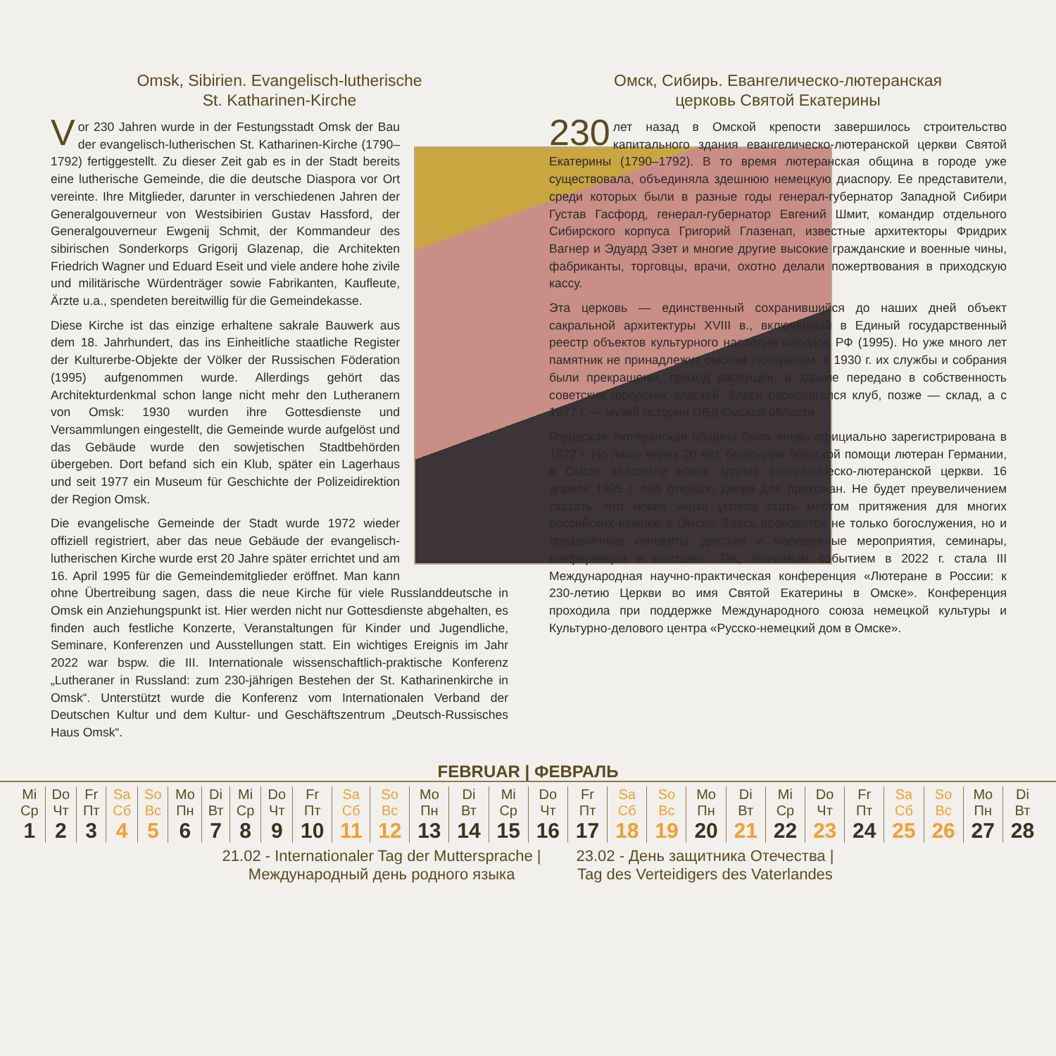Omsk, Sibirien. Evangelisch-lutherische
St. Katharinen-Kirche
Vor 230 Jahren wurde in der Festungsstadt Omsk der Bau der evangelisch-lutherischen St. Katharinen-Kirche (1790–1792) fertiggestellt. Zu dieser Zeit gab es in der Stadt bereits eine lutherische Gemeinde, die die deutsche Diaspora vor Ort vereinte. Ihre Mitglieder, darunter in verschiedenen Jahren der Generalgouverneur von Westsibirien Gustav Hassford, der Generalgouverneur Ewgenij Schmit, der Kommandeur des sibirischen Sonderkorps Grigorij Glazenap, die Architekten Friedrich Wagner und Eduard Eseit und viele andere hohe zivile und militärische Würdenträger sowie Fabrikanten, Kaufleute, Ärzte u.a., spendeten bereitwillig für die Gemeindekasse.
Diese Kirche ist das einzige erhaltene sakrale Bauwerk aus dem 18. Jahrhundert, das ins Einheitliche staatliche Register der Kulturerbe-Objekte der Völker der Russischen Föderation (1995) aufgenommen wurde. Allerdings gehört das Architekturdenkmal schon lange nicht mehr den Lutheranern von Omsk: 1930 wurden ihre Gottesdienste und Versammlungen eingestellt, die Gemeinde wurde aufgelöst und das Gebäude wurde den sowjetischen Stadtbehörden übergeben. Dort befand sich ein Klub, später ein Lagerhaus und seit 1977 ein Museum für Geschichte der Polizeidirektion der Region Omsk.
Die evangelische Gemeinde der Stadt wurde 1972 wieder offiziell registriert, aber das neue Gebäude der evangelisch-lutherischen Kirche wurde erst 20 Jahre später errichtet und am 16. April 1995 für die Gemeindemitglieder eröffnet. Man kann ohne Übertreibung sagen, dass die neue Kirche für viele Russlanddeutsche in Omsk ein Anziehungspunkt ist. Hier werden nicht nur Gottesdienste abgehalten, es finden auch festliche Konzerte, Veranstaltungen für Kinder und Jugendliche, Seminare, Konferenzen und Ausstellungen statt. Ein wichtiges Ereignis im Jahr 2022 war bspw. die III. Internationale wissenschaftlich-praktische Konferenz „Lutheraner in Russland: zum 230-jährigen Bestehen der St. Katharinenkirche in Omsk“. Unterstützt wurde die Konferenz vom Internationalen Verband der Deutschen Kultur und dem Kultur- und Geschäftszentrum „Deutsch-Russisches Haus Omsk“.
Омск, Сибирь. Евангелическо-лютеранская
церковь Святой Екатерины
230 лет назад в Омской крепости завершилось строительство капитального здания евангелическо-лютеранской церкви Святой Екатерины (1790–1792). В то время лютеранская община в городе уже существовала, объединяла здешнюю немецкую диаспору. Ее представители, среди которых были в разные годы генерал-губернатор Западной Сибири Густав Гасфорд, генерал-губернатор Евгений Шмит, командир отдельного Сибирского корпуса Григорий Глазенап, известные архитекторы Фридрих Вагнер и Эдуард Эзет и многие другие высокие гражданские и военные чины, фабриканты, торговцы, врачи, охотно делали пожертвования в приходскую кассу.
Эта церковь — единственный сохранившийся до наших дней объект сакральной архитектуры XVIII в., включенный в Единый государственный реестр объектов культурного наследия народов РФ (1995). Но уже много лет памятник не принадлежит омским лютеранам: в 1930 г. их службы и собрания были прекращены, приход распущен, а здание передано в собственность советских городских властей. Здесь располагался клуб, позже — склад, а с 1977 г. — музей истории ОВД Омской области.
Городская лютеранская община была вновь официально зарегистрирована в 1972 г. Но лишь через 20 лет, благодаря братской помощи лютеран Германии, в Омске заложили новое здание евангелическо-лютеранской церкви. 16 апреля 1995 г. оно открыло двери для прихожан. Не будет преувеличением сказать, что новая кирха успела стать местом притяжения для многих российских немцев в Омске. Здесь проводятся не только богослужения, но и праздничные концерты, детские и молодежные мероприятия, семинары, конференции и выставки. Так, значимым событием в 2022 г. стала III Международная научно-практическая конференция «Лютеране в России: к 230-летию Церкви во имя Святой Екатерины в Омске». Конференция проходила при поддержке Международного союза немецкой культуры и Культурно-делового центра «Русско-немецкий дом в Омске».
FEBRUAR | ФЕВРАЛЬ
| Mi Ср | Do Чт | Fr Пт | Sa Сб | So Вс | Mo Пн | Di Вт | Mi Ср | Do Чт | Fr Пт | Sa Сб | So Вс | Mo Пн | Di Вт | Mi Ср | Do Чт | Fr Пт | Sa Сб | So Вс | Mo Пн | Di Вт | Mi Ср | Do Чт | Fr Пт | Sa Сб | So Вс | Mo Пн | Di Вт |
| 1 | 2 | 3 | 4 | 5 | 6 | 7 | 8 | 9 | 10 | 11 | 12 | 13 | 14 | 15 | 16 | 17 | 18 | 19 | 20 | 21 | 22 | 23 | 24 | 25 | 26 | 27 | 28 |
21.02 - Internationaler Tag der Muttersprache |
Международный день родного языка
23.02 - День защитника Отечества |
Tag des Verteidigers des Vaterlandes